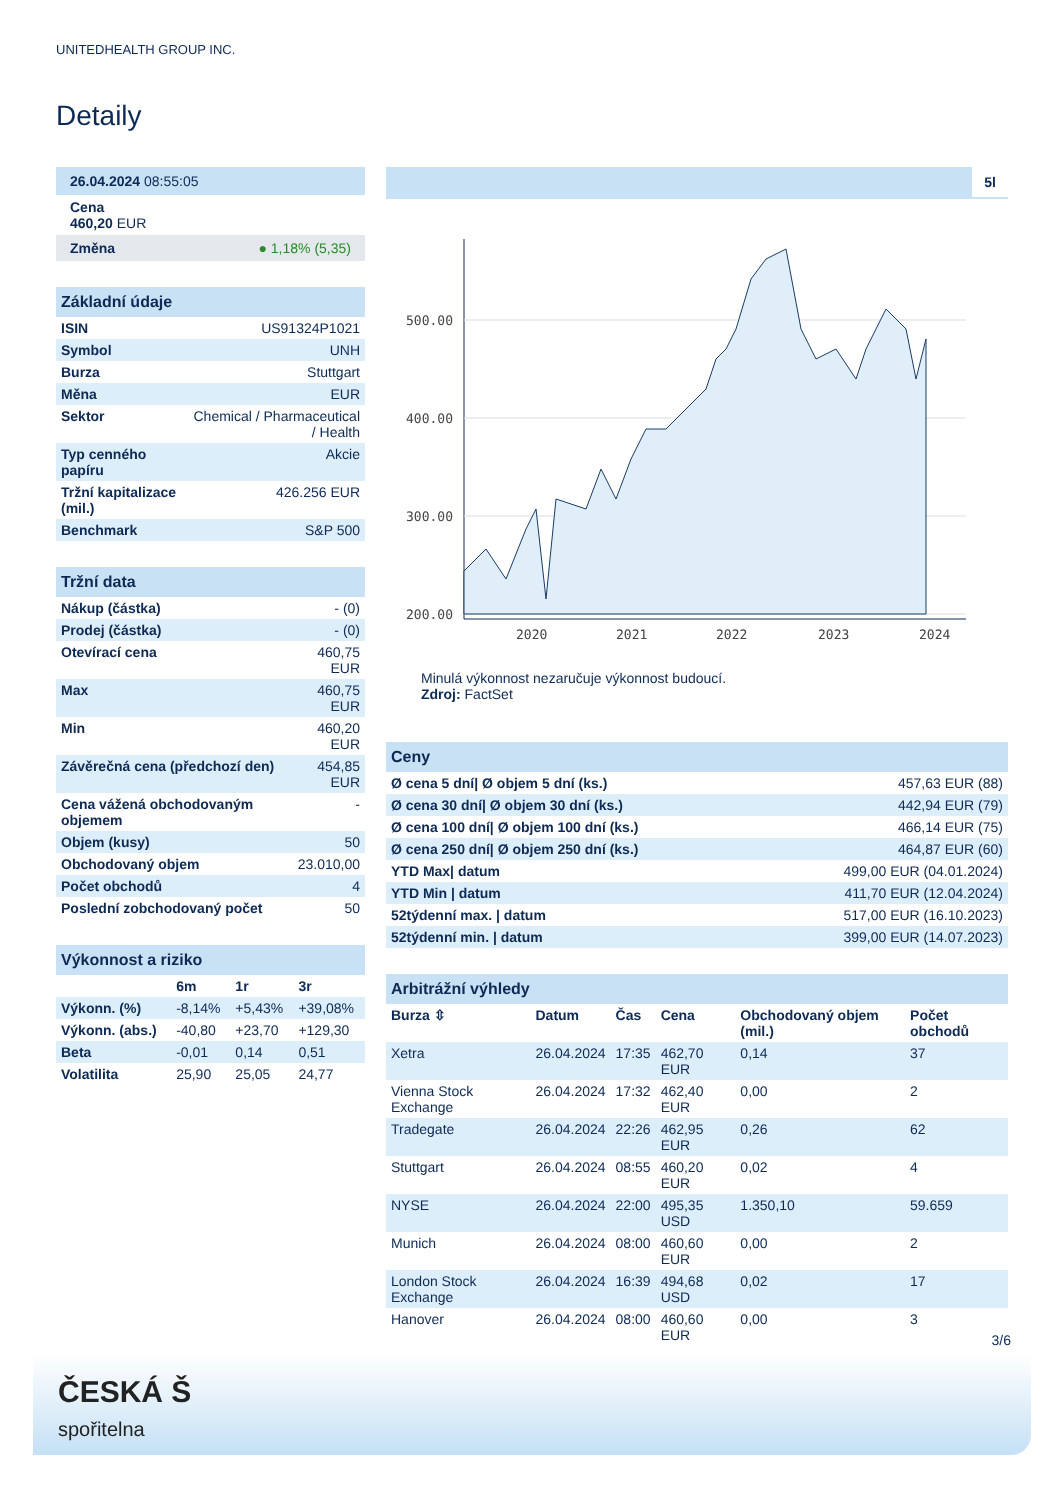UNITEDHEALTH GROUP INC.
Detaily
| 26.04.2024 08:55:05 |
| Cena 460,20 EUR |
| Změna ● 1,18% (5,35) |
| Základní údaje | |
| ISIN | US91324P1021 |
| Symbol | UNH |
| Burza | Stuttgart |
| Měna | EUR |
| Sektor | Chemical / Pharmaceutical / Health |
| Typ cenného papíru | Akcie |
| Tržní kapitalizace (mil.) | 426.256 EUR |
| Benchmark | S&P 500 |
| Tržní data | |
| Nákup (částka) | - (0) |
| Prodej (částka) | - (0) |
| Otevírací cena | 460,75 EUR |
| Max | 460,75 EUR |
| Min | 460,20 EUR |
| Závěrečná cena (předchozí den) | 454,85 EUR |
| Cena vážená obchodovaným objemem | - |
| Objem (kusy) | 50 |
| Obchodovaný objem | 23.010,00 |
| Počet obchodů | 4 |
| Poslední zobchodovaný počet | 50 |
| Výkonnost a riziko | | | |
| | 6m | 1r | 3r |
| Výkonn. (%) | -8,14% | +5,43% | +39,08% |
| Výkonn. (abs.) | -40,80 | +23,70 | +129,30 |
| Beta | -0,01 | 0,14 | 0,51 |
| Volatilita | 25,90 | 25,05 | 24,77 |
5l
500.00
400.00
300.00
200.00
2020
2021
2022
2023
2024
Minulá výkonnost nezaručuje výkonnost budoucí.
Zdroj: FactSet
| Ceny | |
| Ø cena 5 dní/ Ø objem 5 dní (ks.) | 457,63 EUR (88) |
| Ø cena 30 dní/ Ø objem 30 dní (ks.) | 442,94 EUR (79) |
| Ø cena 100 dní/ Ø objem 100 dní (ks.) | 466,14 EUR (75) |
| Ø cena 250 dní/ Ø objem 250 dní (ks.) | 464,87 EUR (60) |
| YTD Max/ datum | 499,00 EUR (04.01.2024) |
| YTD Min / datum | 411,70 EUR (12.04.2024) |
| 52týdenní max. / datum | 517,00 EUR (16.10.2023) |
| 52týdenní min. / datum | 399,00 EUR (14.07.2023) |
| Arbitrážní výhledy | | | | | |
| Burza ⇳ | Datum | Čas | Cena | Obchodovaný objem (mil.) | Počet obchodů |
| Xetra | 26.04.2024 | 17:35 | 462,70 EUR | 0,14 | 37 |
| Vienna Stock Exchange | 26.04.2024 | 17:32 | 462,40 EUR | 0,00 | 2 |
| Tradegate | 26.04.2024 | 22:26 | 462,95 EUR | 0,26 | 62 |
| Stuttgart | 26.04.2024 | 08:55 | 460,20 EUR | 0,02 | 4 |
| NYSE | 26.04.2024 | 22:00 | 495,35 USD | 1.350,10 | 59.659 |
| Munich | 26.04.2024 | 08:00 | 460,60 EUR | 0,00 | 2 |
| London Stock Exchange | 26.04.2024 | 16:39 | 494,68 USD | 0,02 | 17 |
| Hanover | 26.04.2024 | 08:00 | 460,60 EUR | 0,00 | 3 |
3/6
ČESKÁ Š
spořitelna